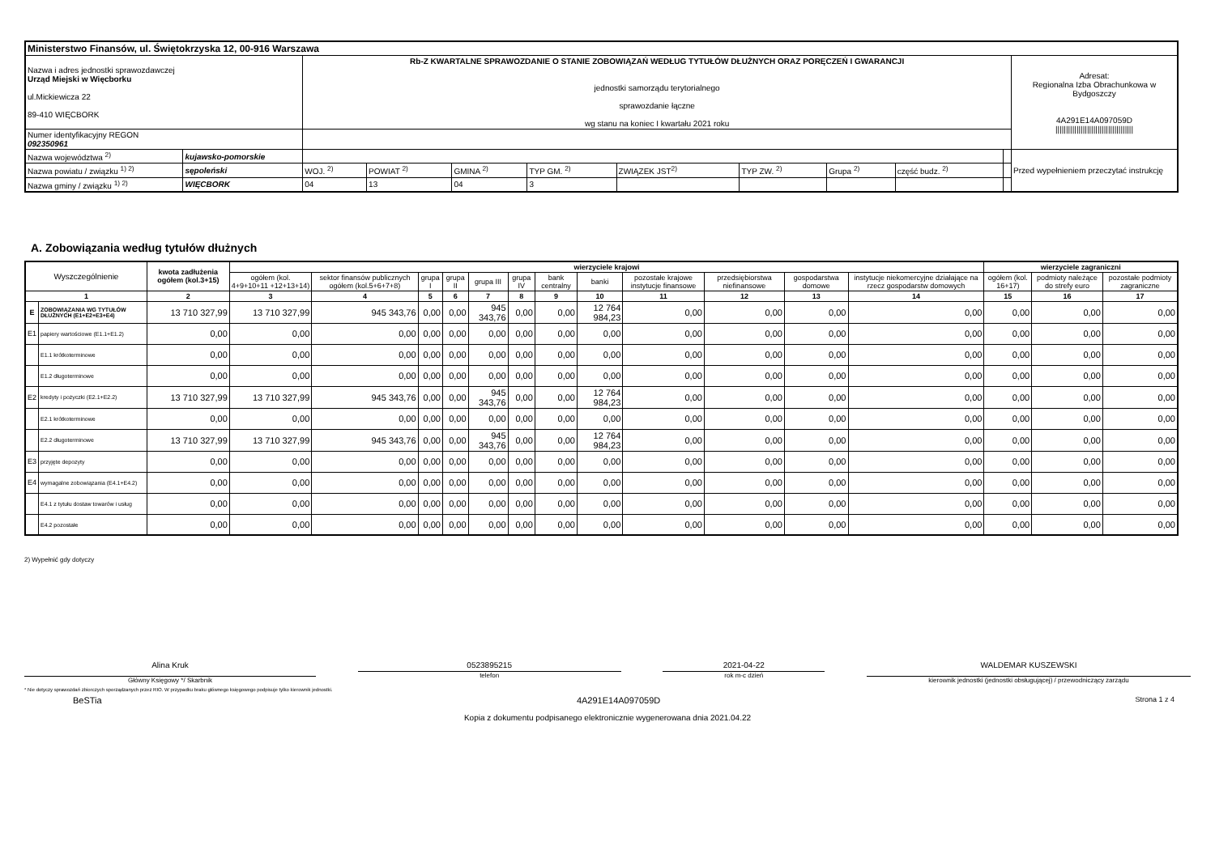| Ministerstwo Finansów, ul. Świętokrzyska 12, 00-916 Warszawa | | | | | | | | | | | |
| Nazwa i adres jednostki sprawozdawczej Urząd Miejski w Więcborku ul.Mickiewicza 22 89-410 WIĘCBORK | | Rb-Z KWARTALNE SPRAWOZDANIE O STANIE ZOBOWIĄZAŃ WEDŁUG TYTUŁÓW DŁUŻNYCH ORAZ PORĘCZEŃ I GWARANCJI jednostki samorządu terytorialnego sprawozdanie łączne wg stanu na koniec I kwartału 2021 roku | | | | | | | | | Adresat: Regionalna Izba Obrachunkowa w Bydgoszczy 4A291E14A097059D ///////////////////////////////////// |
| Numer identyfikacyjny REGON 092350961 | | | | | | | | | | | |
| Nazwa województwa <sup>2)</sup> | kujawsko-pomorskie | | | | | | | | | | Przed wypełnieniem przeczytać instrukcję |
| Nazwa powiatu / związku <sup>1) 2)</sup> | sępoleński | WOJ. <sup>2)</sup> | POWIAT <sup>2)</sup> | GMINA <sup>2)</sup> | TYP GM. <sup>2)</sup> | ZWIĄZEK JST<sup>2)</sup> | TYP ZW. <sup>2)</sup> | Grupa <sup>2)</sup> | część budz. <sup>2)</sup> | | |
| Nazwa gminy / związku <sup>1) 2)</sup> | WIĘCBORK | 04 | 13 | 04 | 3 | | | | | | |
A. Zobowiązania według tytułów dłużnych
| Wyszczególnienie | | kwota zadłużenia ogółem (kol.3+15) | wierzyciele krajowi | | | | | | | | | | | | wierzyciele zagraniczni | | |
| --- | --- | --- | --- | --- | --- | --- | --- | --- | --- | --- | --- | --- | --- | --- | --- | --- | --- |
| | | | ogółem (kol. 4+9+10+11 +12+13+14) | sektor finansów publicznych ogółem (kol.5+6+7+8) | grupa I | grupa II | grupa III | grupa IV | bank centralny | banki | pozostałe krajowe instytucje finansowe | przedsiębiorstwa niefinansowe | gospodarstwa domowe | instytucje niekomercyjne działające na rzecz gospodarstw domowych | ogółem (kol. 16+17) | podmioty należące do strefy euro | pozostałe podmioty zagraniczne |
| 1 | | 2 | 3 | 4 | 5 | 6 | 7 | 8 | 9 | 10 | 11 | 12 | 13 | 14 | 15 | 16 | 17 |
| E | ZOBOWIĄZANIA WG TYTUŁÓW DŁUŻNYCH (E1+E2+E3+E4) | 13 710 327,99 | 13 710 327,99 | 945 343,76 | 0,00 | 0,00 | 945 343,76 | 0,00 | 0,00 | 12 764 984,23 | 0,00 | 0,00 | 0,00 | 0,00 | 0,00 | 0,00 | 0,00 |
| E1 | papiery wartościowe (E1.1+E1.2) | 0,00 | 0,00 | 0,00 | 0,00 | 0,00 | 0,00 | 0,00 | 0,00 | 0,00 | 0,00 | 0,00 | 0,00 | 0,00 | 0,00 | 0,00 | 0,00 |
| | E1.1 krótkoterminowe | 0,00 | 0,00 | 0,00 | 0,00 | 0,00 | 0,00 | 0,00 | 0,00 | 0,00 | 0,00 | 0,00 | 0,00 | 0,00 | 0,00 | 0,00 | 0,00 |
| | E1.2 długoterminowe | 0,00 | 0,00 | 0,00 | 0,00 | 0,00 | 0,00 | 0,00 | 0,00 | 0,00 | 0,00 | 0,00 | 0,00 | 0,00 | 0,00 | 0,00 | 0,00 |
| E2 | kredyty i pożyczki (E2.1+E2.2) | 13 710 327,99 | 13 710 327,99 | 945 343,76 | 0,00 | 0,00 | 945 343,76 | 0,00 | 0,00 | 12 764 984,23 | 0,00 | 0,00 | 0,00 | 0,00 | 0,00 | 0,00 | 0,00 |
| | E2.1 krótkoterminowe | 0,00 | 0,00 | 0,00 | 0,00 | 0,00 | 0,00 | 0,00 | 0,00 | 0,00 | 0,00 | 0,00 | 0,00 | 0,00 | 0,00 | 0,00 | 0,00 |
| | E2.2 długoterminowe | 13 710 327,99 | 13 710 327,99 | 945 343,76 | 0,00 | 0,00 | 945 343,76 | 0,00 | 0,00 | 12 764 984,23 | 0,00 | 0,00 | 0,00 | 0,00 | 0,00 | 0,00 | 0,00 |
| E3 | przyjęte depozyty | 0,00 | 0,00 | 0,00 | 0,00 | 0,00 | 0,00 | 0,00 | 0,00 | 0,00 | 0,00 | 0,00 | 0,00 | 0,00 | 0,00 | 0,00 | 0,00 |
| E4 | wymagalne zobowiązania (E4.1+E4.2) | 0,00 | 0,00 | 0,00 | 0,00 | 0,00 | 0,00 | 0,00 | 0,00 | 0,00 | 0,00 | 0,00 | 0,00 | 0,00 | 0,00 | 0,00 | 0,00 |
| | E4.1 z tytułu dostaw towarów i usług | 0,00 | 0,00 | 0,00 | 0,00 | 0,00 | 0,00 | 0,00 | 0,00 | 0,00 | 0,00 | 0,00 | 0,00 | 0,00 | 0,00 | 0,00 | 0,00 |
| | E4.2 pozostałe | 0,00 | 0,00 | 0,00 | 0,00 | 0,00 | 0,00 | 0,00 | 0,00 | 0,00 | 0,00 | 0,00 | 0,00 | 0,00 | 0,00 | 0,00 | 0,00 |
2) Wypełnić gdy dotyczy
Alina Kruk
Główny Księgowy */ Skarbnik
0523895215
telefon
2021-04-22
rok m-c dzień
WALDEMAR KUSZEWSKI
kierownik jednostki (jednostki obsługującej) / przewodniczący zarządu
* Nie dotyczy sprawozdań zbiorczych sporządzanych przez RIO. W przypadku braku głównego księgowego podpisuje tylko kierownik jednostki.
BeSTia 4A291E14A097059D Strona 1 z 4
Kopia z dokumentu podpisanego elektronicznie wygenerowana dnia 2021.04.22